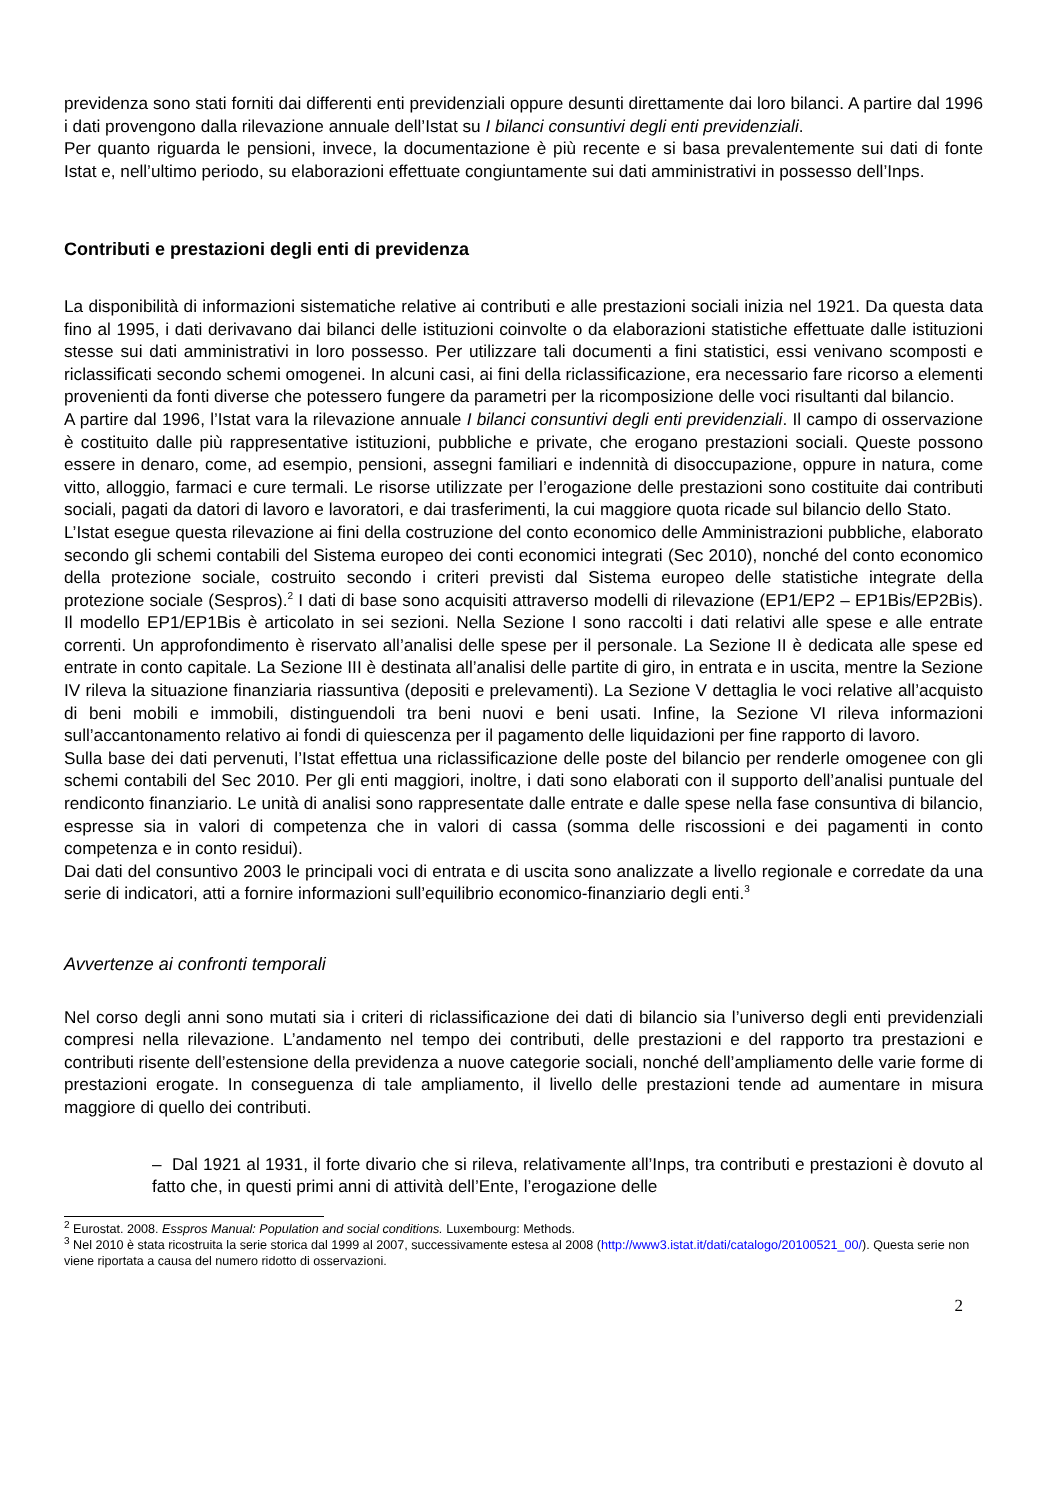previdenza sono stati forniti dai differenti enti previdenziali oppure desunti direttamente dai loro bilanci. A partire dal 1996 i dati provengono dalla rilevazione annuale dell’Istat su I bilanci consuntivi degli enti previdenziali.
Per quanto riguarda le pensioni, invece, la documentazione è più recente e si basa prevalentemente sui dati di fonte Istat e, nell’ultimo periodo, su elaborazioni effettuate congiuntamente sui dati amministrativi in possesso dell’Inps.
Contributi e prestazioni degli enti di previdenza
La disponibilità di informazioni sistematiche relative ai contributi e alle prestazioni sociali inizia nel 1921. Da questa data fino al 1995, i dati derivavano dai bilanci delle istituzioni coinvolte o da elaborazioni statistiche effettuate dalle istituzioni stesse sui dati amministrativi in loro possesso. Per utilizzare tali documenti a fini statistici, essi venivano scomposti e riclassificati secondo schemi omogenei. In alcuni casi, ai fini della riclassificazione, era necessario fare ricorso a elementi provenienti da fonti diverse che potessero fungere da parametri per la ricomposizione delle voci risultanti dal bilancio.
A partire dal 1996, l’Istat vara la rilevazione annuale I bilanci consuntivi degli enti previdenziali. Il campo di osservazione è costituito dalle più rappresentative istituzioni, pubbliche e private, che erogano prestazioni sociali. Queste possono essere in denaro, come, ad esempio, pensioni, assegni familiari e indennità di disoccupazione, oppure in natura, come vitto, alloggio, farmaci e cure termali. Le risorse utilizzate per l’erogazione delle prestazioni sono costituite dai contributi sociali, pagati da datori di lavoro e lavoratori, e dai trasferimenti, la cui maggiore quota ricade sul bilancio dello Stato.
L’Istat esegue questa rilevazione ai fini della costruzione del conto economico delle Amministrazioni pubbliche, elaborato secondo gli schemi contabili del Sistema europeo dei conti economici integrati (Sec 2010), nonché del conto economico della protezione sociale, costruito secondo i criteri previsti dal Sistema europeo delle statistiche integrate della protezione sociale (Sespros).<sup>2</sup> I dati di base sono acquisiti attraverso modelli di rilevazione (EP1/EP2 – EP1Bis/EP2Bis). Il modello EP1/EP1Bis è articolato in sei sezioni. Nella Sezione I sono raccolti i dati relativi alle spese e alle entrate correnti. Un approfondimento è riservato all’analisi delle spese per il personale. La Sezione II è dedicata alle spese ed entrate in conto capitale. La Sezione III è destinata all’analisi delle partite di giro, in entrata e in uscita, mentre la Sezione IV rileva la situazione finanziaria riassuntiva (depositi e prelevamenti). La Sezione V dettaglia le voci relative all’acquisto di beni mobili e immobili, distinguendoli tra beni nuovi e beni usati. Infine, la Sezione VI rileva informazioni sull’accantonamento relativo ai fondi di quiescenza per il pagamento delle liquidazioni per fine rapporto di lavoro.
Sulla base dei dati pervenuti, l’Istat effettua una riclassificazione delle poste del bilancio per renderle omogenee con gli schemi contabili del Sec 2010. Per gli enti maggiori, inoltre, i dati sono elaborati con il supporto dell’analisi puntuale del rendiconto finanziario. Le unità di analisi sono rappresentate dalle entrate e dalle spese nella fase consuntiva di bilancio, espresse sia in valori di competenza che in valori di cassa (somma delle riscossioni e dei pagamenti in conto competenza e in conto residui).
Dai dati del consuntivo 2003 le principali voci di entrata e di uscita sono analizzate a livello regionale e corredate da una serie di indicatori, atti a fornire informazioni sull’equilibrio economico-finanziario degli enti.<sup>3</sup>
Avvertenze ai confronti temporali
Nel corso degli anni sono mutati sia i criteri di riclassificazione dei dati di bilancio sia l’universo degli enti previdenziali compresi nella rilevazione. L’andamento nel tempo dei contributi, delle prestazioni e del rapporto tra prestazioni e contributi risente dell’estensione della previdenza a nuove categorie sociali, nonché dell’ampliamento delle varie forme di prestazioni erogate. In conseguenza di tale ampliamento, il livello delle prestazioni tende ad aumentare in misura maggiore di quello dei contributi.
– Dal 1921 al 1931, il forte divario che si rileva, relativamente all’Inps, tra contributi e prestazioni è dovuto al fatto che, in questi primi anni di attività dell’Ente, l’erogazione delle
<sup>2</sup> Eurostat. 2008. Esspros Manual: Population and social conditions. Luxembourg: Methods.
<sup>3</sup> Nel 2010 è stata ricostruita la serie storica dal 1999 al 2007, successivamente estesa al 2008 (http://www3.istat.it/dati/catalogo/20100521_00/). Questa serie non viene riportata a causa del numero ridotto di osservazioni.
2